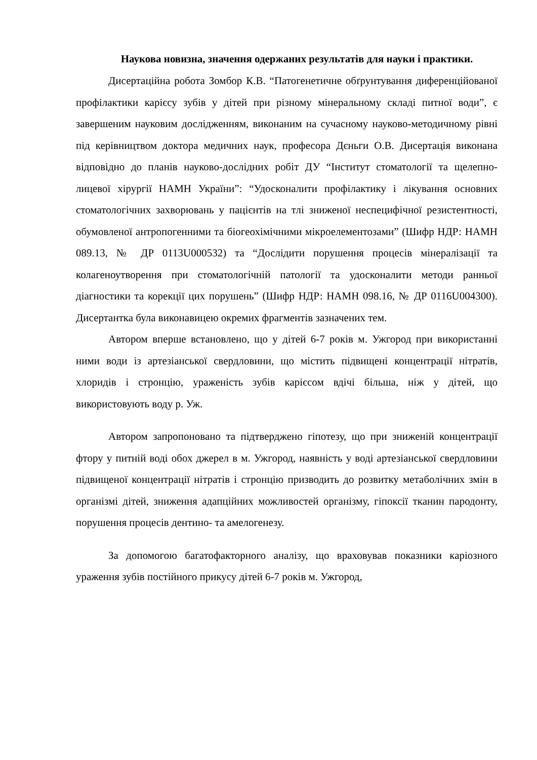Наукова новизна, значення одержаних результатів для науки і практики.
Дисертаційна робота Зомбор К.В. “Патогенетичне обґрунтування диференційованої профілактики карієсу зубів у дітей при різному мінеральному складі питної води”, є завершеним науковим дослідженням, виконаним на сучасному науково-методичному рівні під керівництвом доктора медичних наук, професора Дєньги О.В. Дисертація виконана відповідно до планів науково-дослідних робіт ДУ “Інститут стоматології та щелепно-лицевої хірургії НАМН України”: “Удосконалити профілактику і лікування основних стоматологічних захворювань у пацієнтів на тлі зниженої неспецифічної резистентності, обумовленої антропогенними та біогеохімічними мікроелементозами” (Шифр НДР: НАМН 089.13, № ДР 0113U000532) та “Дослідити порушення процесів мінералізації та колагеноутворення при стоматологічній патології та удосконалити методи ранньої діагностики та корекції цих порушень” (Шифр НДР: НАМН 098.16, № ДР 0116U004300). Дисертантка була виконавицею окремих фрагментів зазначених тем.
Автором вперше встановлено, що у дітей 6-7 років м. Ужгород при використанні ними води із артезіанської свердловини, що містить підвищені концентрації нітратів, хлоридів і стронцію, ураженість зубів карієсом вдічі більша, ніж у дітей, що використовують воду р. Уж.
Автором запропоновано та підтверджено гіпотезу, що при зниженій концентрації фтору у питній воді обох джерел в м. Ужгород, наявність у воді артезіанської свердловини підвищеної концентрації нітратів і стронцію призводить до розвитку метаболічних змін в організмі дітей, зниження адапційних можливостей організму, гіпоксії тканин пародонту, порушення процесів дентино- та амелогенезу.
За допомогою багатофакторного аналізу, що враховував показники каріозного ураження зубів постійного прикусу дітей 6-7 років м. Ужгород,